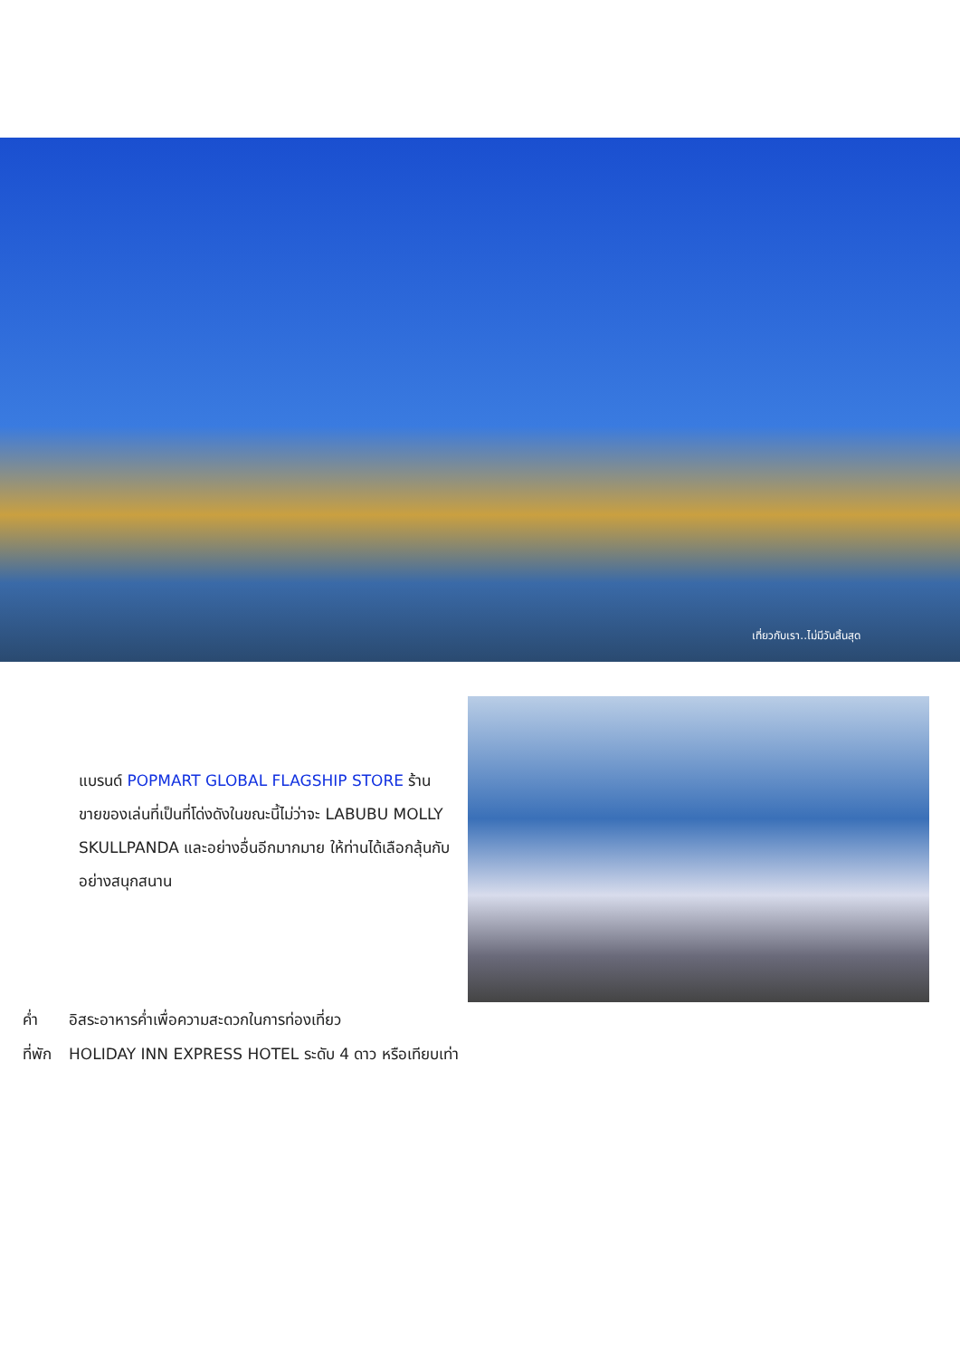เที่ยวกับเรา..ไม่มีวันสิ้นสุด
แบรนด์ POPMART GLOBAL FLAGSHIP STORE ร้านขายของเล่นที่เป็นที่โด่งดังในขณะนี้ไม่ว่าจะ LABUBU MOLLY SKULLPANDA และอย่างอื่นอีกมากมาย ให้ท่านได้เลือกลุ้นกับอย่างสนุกสนาน
ค่ำ อิสระอาหารค่ำเพื่อความสะดวกในการท่องเที่ยว
ที่พัก HOLIDAY INN EXPRESS HOTEL ระดับ 4 ดาว หรือเทียบเท่า